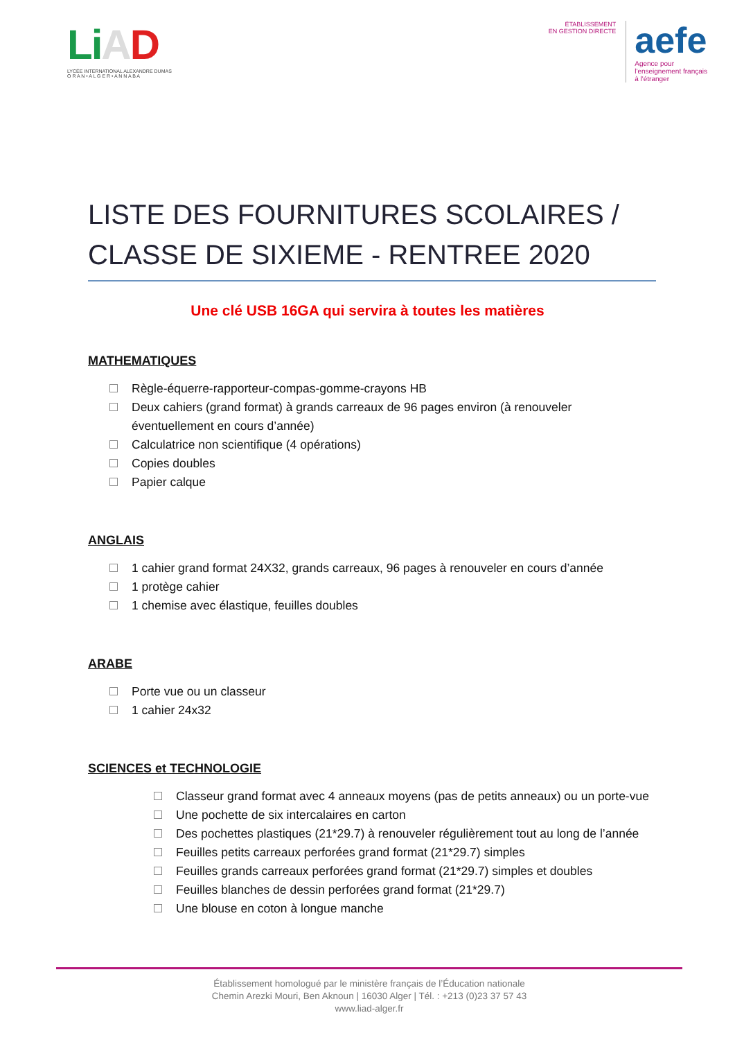Li AD
LYCÉE INTERNATIONAL ALEXANDRE DUMAS
O R A N • A L G E R • A N N A B A
ÉTABLISSEMENT
EN GESTION DIRECTE
aefe
Agence pour
l'enseignement français
à l'étranger
LISTE DES FOURNITURES SCOLAIRES / CLASSE DE SIXIEME - RENTREE 2020
Une clé USB 16GA qui servira à toutes les matières
MATHEMATIQUES
Règle-équerre-rapporteur-compas-gomme-crayons HB
Deux cahiers (grand format) à grands carreaux de 96 pages environ (à renouveler éventuellement en cours d’année)
Calculatrice non scientifique (4 opérations)
Copies doubles
Papier calque
ANGLAIS
1 cahier grand format 24X32, grands carreaux, 96 pages à renouveler en cours d’année
1 protège cahier
1 chemise avec élastique, feuilles doubles
ARABE
Porte vue ou un classeur
1 cahier 24x32
SCIENCES et TECHNOLOGIE
Classeur grand format avec 4 anneaux moyens (pas de petits anneaux) ou un porte-vue
Une pochette de six intercalaires en carton
Des pochettes plastiques (21*29.7) à renouveler régulièrement tout au long de l’année
Feuilles petits carreaux perforées grand format (21*29.7) simples
Feuilles grands carreaux perforées grand format (21*29.7) simples et doubles
Feuilles blanches de dessin perforées grand format (21*29.7)
Une blouse en coton à longue manche
Établissement homologué par le ministère français de l’Éducation nationale
Chemin Arezki Mouri, Ben Aknoun | 16030 Alger | Tél. : +213 (0)23 37 57 43
www.liad-alger.fr